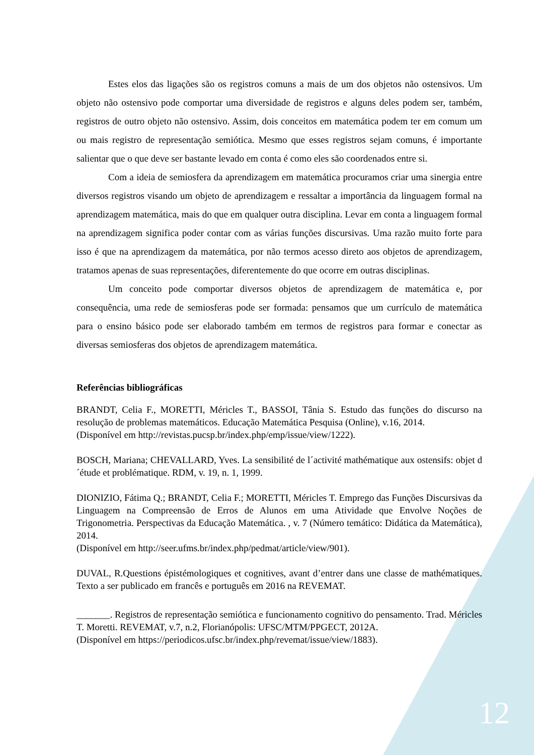Estes elos das ligações são os registros comuns a mais de um dos objetos não ostensivos. Um objeto não ostensivo pode comportar uma diversidade de registros e alguns deles podem ser, também, registros de outro objeto não ostensivo. Assim, dois conceitos em matemática podem ter em comum um ou mais registro de representação semiótica. Mesmo que esses registros sejam comuns, é importante salientar que o que deve ser bastante levado em conta é como eles são coordenados entre si.
Com a ideia de semiosfera da aprendizagem em matemática procuramos criar uma sinergia entre diversos registros visando um objeto de aprendizagem e ressaltar a importância da linguagem formal na aprendizagem matemática, mais do que em qualquer outra disciplina. Levar em conta a linguagem formal na aprendizagem significa poder contar com as várias funções discursivas. Uma razão muito forte para isso é que na aprendizagem da matemática, por não termos acesso direto aos objetos de aprendizagem, tratamos apenas de suas representações, diferentemente do que ocorre em outras disciplinas.
Um conceito pode comportar diversos objetos de aprendizagem de matemática e, por consequência, uma rede de semiosferas pode ser formada: pensamos que um currículo de matemática para o ensino básico pode ser elaborado também em termos de registros para formar e conectar as diversas semiosferas dos objetos de aprendizagem matemática.
Referências bibliográficas
BRANDT, Celia F., MORETTI, Méricles T., BASSOI, Tânia S. Estudo das funções do discurso na resolução de problemas matemáticos. Educação Matemática Pesquisa (Online), v.16, 2014.
(Disponível em http://revistas.pucsp.br/index.php/emp/issue/view/1222).
BOSCH, Mariana; CHEVALLARD, Yves. La sensibilité de l´activité mathématique aux ostensifs: objet d´étude et problématique. RDM, v. 19, n. 1, 1999.
DIONIZIO, Fátima Q.; BRANDT, Celia F.; MORETTI, Méricles T. Emprego das Funções Discursivas da Linguagem na Compreensão de Erros de Alunos em uma Atividade que Envolve Noções de Trigonometria. Perspectivas da Educação Matemática. , v. 7 (Número temático: Didática da Matemática), 2014.
(Disponível em http://seer.ufms.br/index.php/pedmat/article/view/901).
DUVAL, R.Questions épistémologiques et cognitives, avant d’entrer dans une classe de mathématiques. Texto a ser publicado em francês e português em 2016 na REVEMAT.
_______. Registros de representação semiótica e funcionamento cognitivo do pensamento. Trad. Méricles T. Moretti. REVEMAT, v.7, n.2, Florianópolis: UFSC/MTM/PPGECT, 2012A.
(Disponível em https://periodicos.ufsc.br/index.php/revemat/issue/view/1883).
12